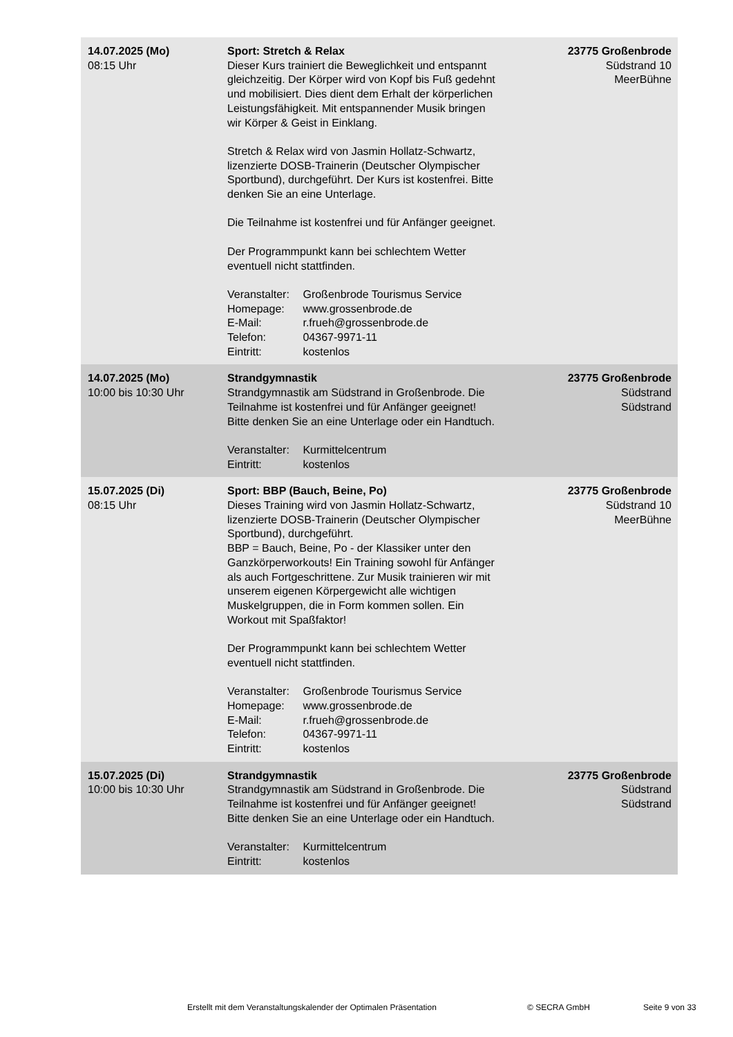| 14.07.2025 (Mo) 08:15 Uhr | Sport: Stretch & Relax Dieser Kurs trainiert die Beweglichkeit und entspannt gleichzeitig. Der Körper wird von Kopf bis Fuß gedehnt und mobilisiert. Dies dient dem Erhalt der körperlichen Leistungsfähigkeit. Mit entspannender Musik bringen wir Körper & Geist in Einklang. Stretch & Relax wird von Jasmin Hollatz-Schwartz, lizenzierte DOSB-Trainerin (Deutscher Olympischer Sportbund), durchgeführt. Der Kurs ist kostenfrei. Bitte denken Sie an eine Unterlage. Die Teilnahme ist kostenfrei und für Anfänger geeignet. Der Programmpunkt kann bei schlechtem Wetter eventuell nicht stattfinden. Veranstalter: Großenbrode Tourismus Service Homepage: www.grossenbrode.de E-Mail: r.frueh@grossenbrode.de Telefon: 04367-9971-11 Eintritt: kostenlos | 23775 Großenbrode Südstrand 10 MeerBühne |
| 14.07.2025 (Mo) 10:00 bis 10:30 Uhr | Strandgymnastik Strandgymnastik am Südstrand in Großenbrode. Die Teilnahme ist kostenfrei und für Anfänger geeignet! Bitte denken Sie an eine Unterlage oder ein Handtuch. Veranstalter: Kurmittelcentrum Eintritt: kostenlos | 23775 Großenbrode Südstrand Südstrand |
| 15.07.2025 (Di) 08:15 Uhr | Sport: BBP (Bauch, Beine, Po) Dieses Training wird von Jasmin Hollatz-Schwartz, lizenzierte DOSB-Trainerin (Deutscher Olympischer Sportbund), durchgeführt. BBP = Bauch, Beine, Po - der Klassiker unter den Ganzkörperworkouts! Ein Training sowohl für Anfänger als auch Fortgeschrittene. Zur Musik trainieren wir mit unserem eigenen Körpergewicht alle wichtigen Muskelgruppen, die in Form kommen sollen. Ein Workout mit Spaßfaktor! Der Programmpunkt kann bei schlechtem Wetter eventuell nicht stattfinden. Veranstalter: Großenbrode Tourismus Service Homepage: www.grossenbrode.de E-Mail: r.frueh@grossenbrode.de Telefon: 04367-9971-11 Eintritt: kostenlos | 23775 Großenbrode Südstrand 10 MeerBühne |
| 15.07.2025 (Di) 10:00 bis 10:30 Uhr | Strandgymnastik Strandgymnastik am Südstrand in Großenbrode. Die Teilnahme ist kostenfrei und für Anfänger geeignet! Bitte denken Sie an eine Unterlage oder ein Handtuch. Veranstalter: Kurmittelcentrum Eintritt: kostenlos | 23775 Großenbrode Südstrand Südstrand |
Erstellt mit dem Veranstaltungskalender der Optimalen Präsentation
© SECRA GmbH Seite 9 von 33